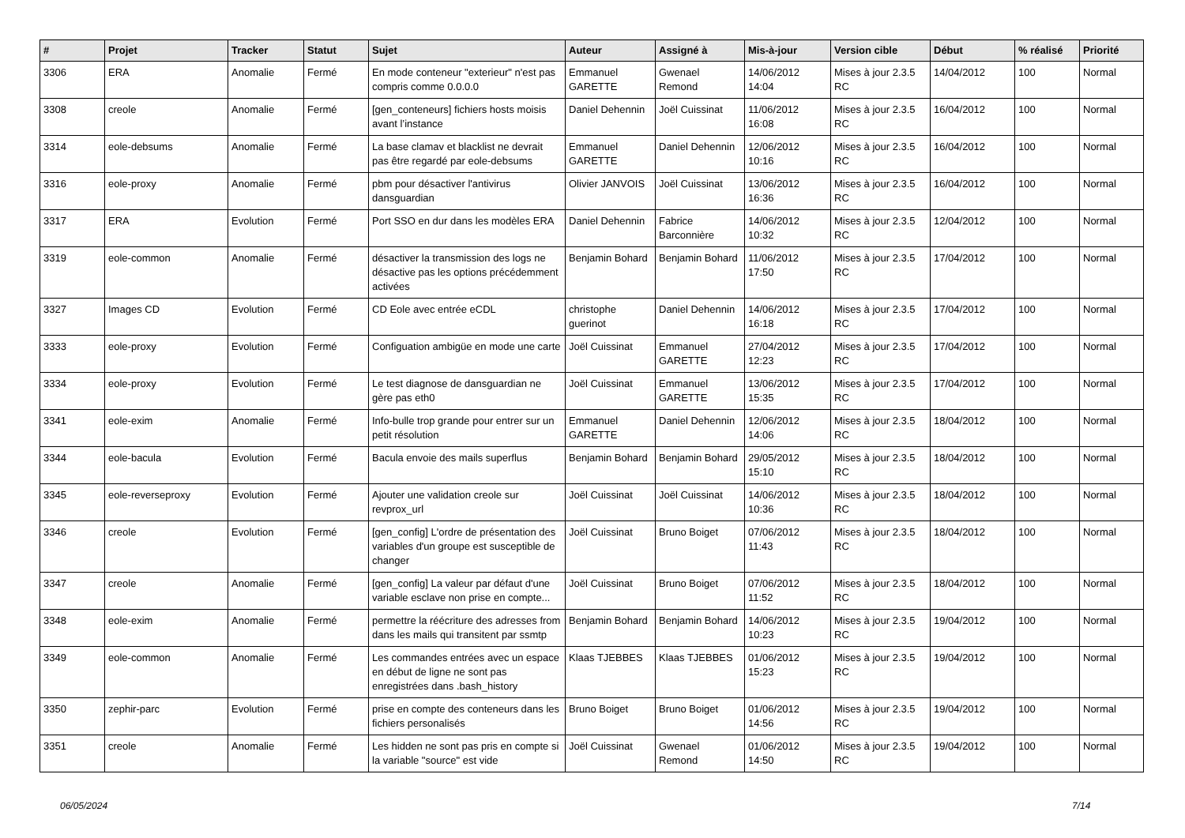| # | Projet | Tracker | Statut | Sujet | Auteur | Assigné à | Mis-à-jour | Version cible | Début | % réalisé | Priorité |
| --- | --- | --- | --- | --- | --- | --- | --- | --- | --- | --- | --- |
| 3306 | ERA | Anomalie | Fermé | En mode conteneur "exterieur" n'est pas compris comme 0.0.0.0 | Emmanuel GARETTE | Gwenael Remond | 14/06/2012 14:04 | Mises à jour 2.3.5 RC | 14/04/2012 | 100 | Normal |
| 3308 | creole | Anomalie | Fermé | [gen_conteneurs] fichiers hosts moisis avant l’instance | Daniel Dehennin | Joël Cuissinat | 11/06/2012 16:08 | Mises à jour 2.3.5 RC | 16/04/2012 | 100 | Normal |
| 3314 | eole-debsums | Anomalie | Fermé | La base clamav et blacklist ne devrait pas être regardé par eole-debsums | Emmanuel GARETTE | Daniel Dehennin | 12/06/2012 10:16 | Mises à jour 2.3.5 RC | 16/04/2012 | 100 | Normal |
| 3316 | eole-proxy | Anomalie | Fermé | pbm pour désactiver l'antivirus dansguardian | Olivier JANVOIS | Joël Cuissinat | 13/06/2012 16:36 | Mises à jour 2.3.5 RC | 16/04/2012 | 100 | Normal |
| 3317 | ERA | Evolution | Fermé | Port SSO en dur dans les modèles ERA | Daniel Dehennin | Fabrice Barconnière | 14/06/2012 10:32 | Mises à jour 2.3.5 RC | 12/04/2012 | 100 | Normal |
| 3319 | eole-common | Anomalie | Fermé | désactiver la transmission des logs ne désactive pas les options précédemment activées | Benjamin Bohard | Benjamin Bohard | 11/06/2012 17:50 | Mises à jour 2.3.5 RC | 17/04/2012 | 100 | Normal |
| 3327 | Images CD | Evolution | Fermé | CD Eole avec entrée eCDL | christophe guerinot | Daniel Dehennin | 14/06/2012 16:18 | Mises à jour 2.3.5 RC | 17/04/2012 | 100 | Normal |
| 3333 | eole-proxy | Evolution | Fermé | Configuation ambigüe en mode une carte | Joël Cuissinat | Emmanuel GARETTE | 27/04/2012 12:23 | Mises à jour 2.3.5 RC | 17/04/2012 | 100 | Normal |
| 3334 | eole-proxy | Evolution | Fermé | Le test diagnose de dansguardian ne gère pas eth0 | Joël Cuissinat | Emmanuel GARETTE | 13/06/2012 15:35 | Mises à jour 2.3.5 RC | 17/04/2012 | 100 | Normal |
| 3341 | eole-exim | Anomalie | Fermé | Info-bulle trop grande pour entrer sur un petit résolution | Emmanuel GARETTE | Daniel Dehennin | 12/06/2012 14:06 | Mises à jour 2.3.5 RC | 18/04/2012 | 100 | Normal |
| 3344 | eole-bacula | Evolution | Fermé | Bacula envoie des mails superflus | Benjamin Bohard | Benjamin Bohard | 29/05/2012 15:10 | Mises à jour 2.3.5 RC | 18/04/2012 | 100 | Normal |
| 3345 | eole-reverseproxy | Evolution | Fermé | Ajouter une validation creole sur revprox_url | Joël Cuissinat | Joël Cuissinat | 14/06/2012 10:36 | Mises à jour 2.3.5 RC | 18/04/2012 | 100 | Normal |
| 3346 | creole | Evolution | Fermé | [gen_config] L'ordre de présentation des variables d'un groupe est susceptible de changer | Joël Cuissinat | Bruno Boiget | 07/06/2012 11:43 | Mises à jour 2.3.5 RC | 18/04/2012 | 100 | Normal |
| 3347 | creole | Anomalie | Fermé | [gen_config] La valeur par défaut d'une variable esclave non prise en compte... | Joël Cuissinat | Bruno Boiget | 07/06/2012 11:52 | Mises à jour 2.3.5 RC | 18/04/2012 | 100 | Normal |
| 3348 | eole-exim | Anomalie | Fermé | permettre la réécriture des adresses from dans les mails qui transitent par ssmtp | Benjamin Bohard | Benjamin Bohard | 14/06/2012 10:23 | Mises à jour 2.3.5 RC | 19/04/2012 | 100 | Normal |
| 3349 | eole-common | Anomalie | Fermé | Les commandes entrées avec un espace en début de ligne ne sont pas enregistrées dans .bash_history | Klaas TJEBBES | Klaas TJEBBES | 01/06/2012 15:23 | Mises à jour 2.3.5 RC | 19/04/2012 | 100 | Normal |
| 3350 | zephir-parc | Evolution | Fermé | prise en compte des conteneurs dans les fichiers personalisés | Bruno Boiget | Bruno Boiget | 01/06/2012 14:56 | Mises à jour 2.3.5 RC | 19/04/2012 | 100 | Normal |
| 3351 | creole | Anomalie | Fermé | Les hidden ne sont pas pris en compte si la variable "source" est vide | Joël Cuissinat | Gwenael Remond | 01/06/2012 14:50 | Mises à jour 2.3.5 RC | 19/04/2012 | 100 | Normal |
06/05/2024 7/14